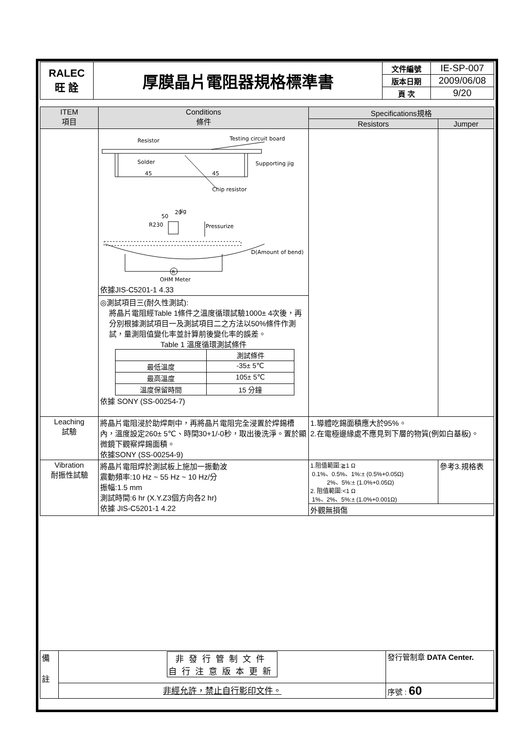| RALEC 旺 詮 | 厚膜晶片電阻器規格標準書 | 文件編號 | IE-SP-007 |
| | | 版本日期 | 2009/06/08 |
| | | 頁 次 | 9/20 |
| ITEM 項目 | Conditions 條件 | Specifications規格 | |
| --- | --- | --- | --- |
| | | Resistors | Jumper |
| | Resistor Testing circuit board Solder Supporting jig 45 45 Chip resistor Jig Pressurize R230 50 20 D(Amount of bend) R OHM Meter 依據JIS-C5201-1 4.33 ◎測試項目三(耐久性測試): 將晶片電阻經Table 1條件之溫度循環試驗1000± 4次後，再分別根據測試項目一及測試項目二之方法以50%條件作測試，量測阻值變化率並計算前後變化率的誤差。 Table 1 溫度循環測試條件 / / 測試條件 / / 最低溫度 / -35± 5℃ / / 最高溫度 / 105± 5℃ / / 溫度保留時間 / 15 分鐘 / 依據 SONY (SS-00254-7) | | |
| Leaching 試驗 | 將晶片電阻浸於助焊劑中，再將晶片電阻完全浸置於焊錫槽內，溫度設定260± 5℃、時間30+1/-0秒，取出後洗淨。置於顯微鏡下觀察焊錫面積。 依據SONY (SS-00254-9) | 1.導體吃錫面積應大於95%。 2.在電極邊緣處不應見到下層的物質(例如白基板)。 | |
| Vibration 耐振性試驗 | 將晶片電阻焊於測試板上施加一振動波 震動頻率:10 Hz ~ 55 Hz ~ 10 Hz/分 振幅:1.5 mm 測試時間:6 hr (X.Y.Z3個方向各2 hr) 依據 JIS-C5201-1 4.22 | 1.阻值範圍:≧1 Ω 0.1%、0.5%、1%:± (0.5%+0.05Ω) 2%、5%:± (1.0%+0.05Ω) 2. 阻值範圍:<1 Ω 1%、2%、5%:± (1.0%+0.001Ω) | 參考3.規格表 |
| | | 外觀無損傷 | |
| 備 註 | 非發行管制文件 自行注意版本更新 | 發行管制章 DATA Center. |
| | 非經允許，禁止自行影印文件。 | 序號 : 60 |